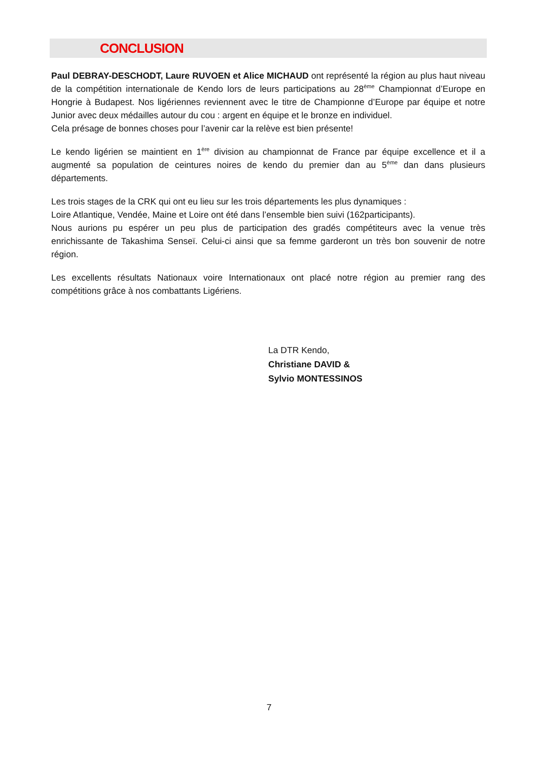CONCLUSION
Paul DEBRAY-DESCHODT, Laure RUVOEN et Alice MICHAUD ont représenté la région au plus haut niveau de la compétition internationale de Kendo lors de leurs participations au 28<sup>ème</sup> Championnat d’Europe en Hongrie à Budapest. Nos ligériennes reviennent avec le titre de Championne d’Europe par équipe et notre Junior avec deux médailles autour du cou : argent en équipe et le bronze en individuel.
Cela présage de bonnes choses pour l’avenir car la relève est bien présente!
Le kendo ligérien se maintient en 1<sup>ère</sup> division au championnat de France par équipe excellence et il a augmenté sa population de ceintures noires de kendo du premier dan au 5<sup>ème</sup> dan dans plusieurs départements.
Les trois stages de la CRK qui ont eu lieu sur les trois départements les plus dynamiques :
Loire Atlantique, Vendée, Maine et Loire ont été dans l’ensemble bien suivi (162participants).
Nous aurions pu espérer un peu plus de participation des gradés compétiteurs avec la venue très enrichissante de Takashima Senseï. Celui-ci ainsi que sa femme garderont un très bon souvenir de notre région.
Les excellents résultats Nationaux voire Internationaux ont placé notre région au premier rang des compétitions grâce à nos combattants Ligériens.
La DTR Kendo,
Christiane DAVID &
Sylvio MONTESSINOS
7